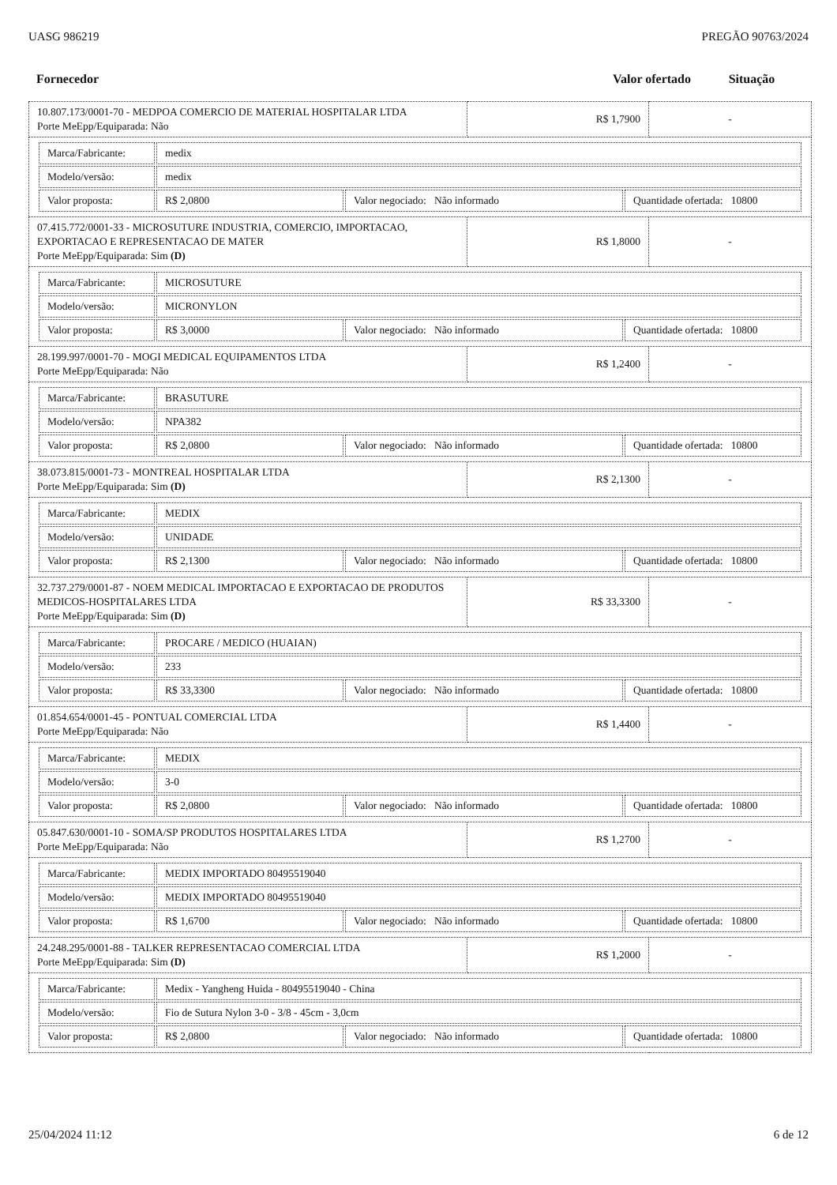UASG 986219 PREGÃO 90763/2024
| Fornecedor | Valor ofertado | Situação |
| 10.807.173/0001-70 - MEDPOA COMERCIO DE MATERIAL HOSPITALAR LTDA Porte MeEpp/Equiparada: Não | R$ 1,7900 | - |
| / Marca/Fabricante: / medix / / / / Modelo/versão: / medix / / / / Valor proposta: / R$ 2,0800 / Valor negociado: Não informado / Quantidade ofertada: 10800 / | | |
| 07.415.772/0001-33 - MICROSUTURE INDUSTRIA, COMERCIO, IMPORTACAO, EXPORTACAO E REPRESENTACAO DE MATER Porte MeEpp/Equiparada: Sim (D) | R$ 1,8000 | - |
| / Marca/Fabricante: / MICROSUTURE / / / / Modelo/versão: / MICRONYLON / / / / Valor proposta: / R$ 3,0000 / Valor negociado: Não informado / Quantidade ofertada: 10800 / | | |
| 28.199.997/0001-70 - MOGI MEDICAL EQUIPAMENTOS LTDA Porte MeEpp/Equiparada: Não | R$ 1,2400 | - |
| / Marca/Fabricante: / BRASUTURE / / / / Modelo/versão: / NPA382 / / / / Valor proposta: / R$ 2,0800 / Valor negociado: Não informado / Quantidade ofertada: 10800 / | | |
| 38.073.815/0001-73 - MONTREAL HOSPITALAR LTDA Porte MeEpp/Equiparada: Sim (D) | R$ 2,1300 | - |
| / Marca/Fabricante: / MEDIX / / / / Modelo/versão: / UNIDADE / / / / Valor proposta: / R$ 2,1300 / Valor negociado: Não informado / Quantidade ofertada: 10800 / | | |
| 32.737.279/0001-87 - NOEM MEDICAL IMPORTACAO E EXPORTACAO DE PRODUTOS MEDICOS-HOSPITALARES LTDA Porte MeEpp/Equiparada: Sim (D) | R$ 33,3300 | - |
| / Marca/Fabricante: / PROCARE / MEDICO (HUAIAN) / / / / Modelo/versão: / 233 / / / / Valor proposta: / R$ 33,3300 / Valor negociado: Não informado / Quantidade ofertada: 10800 / | | |
| 01.854.654/0001-45 - PONTUAL COMERCIAL LTDA Porte MeEpp/Equiparada: Não | R$ 1,4400 | - |
| / Marca/Fabricante: / MEDIX / / / / Modelo/versão: / 3-0 / / / / Valor proposta: / R$ 2,0800 / Valor negociado: Não informado / Quantidade ofertada: 10800 / | | |
| 05.847.630/0001-10 - SOMA/SP PRODUTOS HOSPITALARES LTDA Porte MeEpp/Equiparada: Não | R$ 1,2700 | - |
| / Marca/Fabricante: / MEDIX IMPORTADO 80495519040 / / / / Modelo/versão: / MEDIX IMPORTADO 80495519040 / / / / Valor proposta: / R$ 1,6700 / Valor negociado: Não informado / Quantidade ofertada: 10800 / | | |
| 24.248.295/0001-88 - TALKER REPRESENTACAO COMERCIAL LTDA Porte MeEpp/Equiparada: Sim (D) | R$ 1,2000 | - |
| / Marca/Fabricante: / Medix - Yangheng Huida - 80495519040 - China / / / / Modelo/versão: / Fio de Sutura Nylon 3-0 - 3/8 - 45cm - 3,0cm / / / / Valor proposta: / R$ 2,0800 / Valor negociado: Não informado / Quantidade ofertada: 10800 / | | |
25/04/2024 11:12 6 de 12